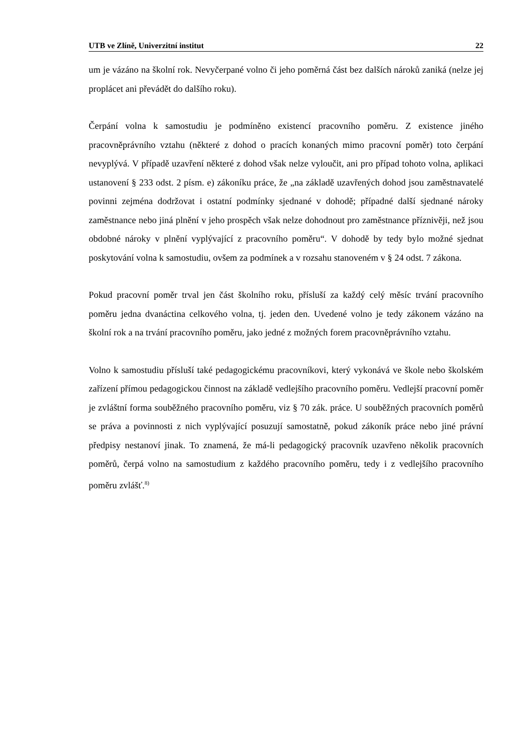UTB ve Zlíně, Univerzitní institut 22
um je vázáno na školní rok. Nevyčerpané volno či jeho poměrná část bez dalších nároků zaniká (nelze jej proplácet ani převádět do dalšího roku).
Čerpání volna k samostudiu je podmíněno existencí pracovního poměru. Z existence jiného pracovněprávního vztahu (některé z dohod o pracích konaných mimo pracovní poměr) toto čerpání nevyplývá. V případě uzavření některé z dohod však nelze vyloučit, ani pro případ tohoto volna, aplikaci ustanovení § 233 odst. 2 písm. e) zákoníku práce, že „na základě uzavřených dohod jsou zaměstnavatelé povinni zejména dodržovat i ostatní podmínky sjednané v dohodě; případné další sjednané nároky zaměstnance nebo jiná plnění v jeho prospěch však nelze dohodnout pro zaměstnance příznivěji, než jsou obdobné nároky v plnění vyplývající z pracovního poměru“. V dohodě by tedy bylo možné sjednat poskytování volna k samostudiu, ovšem za podmínek a v rozsahu stanoveném v § 24 odst. 7 zákona.
Pokud pracovní poměr trval jen část školního roku, přísluší za každý celý měsíc trvání pracovního poměru jedna dvanáctina celkového volna, tj. jeden den. Uvedené volno je tedy zákonem vázáno na školní rok a na trvání pracovního poměru, jako jedné z možných forem pracovněprávního vztahu.
Volno k samostudiu přísluší také pedagogickému pracovníkovi, který vykonává ve škole nebo školském zařízení přímou pedagogickou činnost na základě vedlejšího pracovního poměru. Vedlejší pracovní poměr je zvláštní forma souběžného pracovního poměru, viz § 70 zák. práce. U souběžných pracovních poměrů se práva a povinnosti z nich vyplývající posuzují samostatně, pokud zákoník práce nebo jiné právní předpisy nestanoví jinak. To znamená, že má-li pedagogický pracovník uzavřeno několik pracovních poměrů, čerpá volno na samostudium z každého pracovního poměru, tedy i z vedlejšího pracovního poměru zvlášť.<sup>8)</sup>